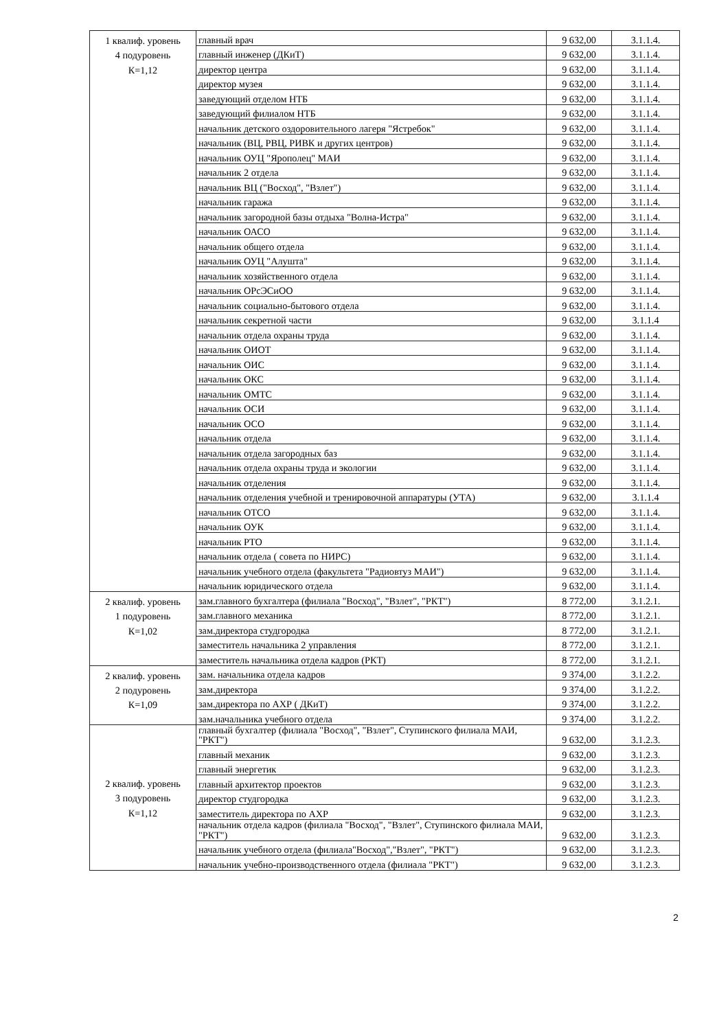| 1 квалиф. уровень 4 подуровень К=1,12 | главный врач | 9 632,00 | 3.1.1.4. |
| | главный инженер (ДКиТ) | 9 632,00 | 3.1.1.4. |
| | директор центра | 9 632,00 | 3.1.1.4. |
| | директор музея | 9 632,00 | 3.1.1.4. |
| | заведующий отделом НТБ | 9 632,00 | 3.1.1.4. |
| | заведующий филиалом НТБ | 9 632,00 | 3.1.1.4. |
| | начальник детского оздоровительного лагеря "Ястребок" | 9 632,00 | 3.1.1.4. |
| | начальник (ВЦ, РВЦ, РИВК и других центров) | 9 632,00 | 3.1.1.4. |
| | начальник ОУЦ "Ярополец" МАИ | 9 632,00 | 3.1.1.4. |
| | начальник 2 отдела | 9 632,00 | 3.1.1.4. |
| | начальник ВЦ ("Восход", "Взлет") | 9 632,00 | 3.1.1.4. |
| | начальник гаража | 9 632,00 | 3.1.1.4. |
| | начальник загородной базы отдыха "Волна-Истра" | 9 632,00 | 3.1.1.4. |
| | начальник ОАСО | 9 632,00 | 3.1.1.4. |
| | начальник общего отдела | 9 632,00 | 3.1.1.4. |
| | начальник ОУЦ "Алушта" | 9 632,00 | 3.1.1.4. |
| | начальник хозяйственного отдела | 9 632,00 | 3.1.1.4. |
| | начальник ОРсЭСиОО | 9 632,00 | 3.1.1.4. |
| | начальник социально-бытового отдела | 9 632,00 | 3.1.1.4. |
| | начальник секретной части | 9 632,00 | 3.1.1.4 |
| | начальник отдела охраны труда | 9 632,00 | 3.1.1.4. |
| | начальник ОИОТ | 9 632,00 | 3.1.1.4. |
| | начальник ОИС | 9 632,00 | 3.1.1.4. |
| | начальник ОКС | 9 632,00 | 3.1.1.4. |
| | начальник ОМТС | 9 632,00 | 3.1.1.4. |
| | начальник ОСИ | 9 632,00 | 3.1.1.4. |
| | начальник ОСО | 9 632,00 | 3.1.1.4. |
| | начальник отдела | 9 632,00 | 3.1.1.4. |
| | начальник отдела загородных баз | 9 632,00 | 3.1.1.4. |
| | начальник отдела охраны труда и экологии | 9 632,00 | 3.1.1.4. |
| | начальник отделения | 9 632,00 | 3.1.1.4. |
| | начальник отделения учебной и тренировочной аппаратуры (УТА) | 9 632,00 | 3.1.1.4 |
| | начальник ОТСО | 9 632,00 | 3.1.1.4. |
| | начальник ОУК | 9 632,00 | 3.1.1.4. |
| | начальник РТО | 9 632,00 | 3.1.1.4. |
| | начальник отдела ( совета по НИРС) | 9 632,00 | 3.1.1.4. |
| | начальник учебного отдела (факультета "Радиовтуз МАИ") | 9 632,00 | 3.1.1.4. |
| | начальник юридического отдела | 9 632,00 | 3.1.1.4. |
| 2 квалиф. уровень 1 подуровень К=1,02 | зам.главного бухгалтера (филиала "Восход", "Взлет", "РКТ") | 8 772,00 | 3.1.2.1. |
| | зам.главного механика | 8 772,00 | 3.1.2.1. |
| | зам.директора студгородка | 8 772,00 | 3.1.2.1. |
| | заместитель начальника 2 управления | 8 772,00 | 3.1.2.1. |
| | заместитель начальника отдела кадров (РКТ) | 8 772,00 | 3.1.2.1. |
| 2 квалиф. уровень 2 подуровень К=1,09 | зам. начальника отдела кадров | 9 374,00 | 3.1.2.2. |
| | зам.директора | 9 374,00 | 3.1.2.2. |
| | зам.директора по АХР ( ДКиТ) | 9 374,00 | 3.1.2.2. |
| | зам.начальника учебного отдела | 9 374,00 | 3.1.2.2. |
| 2 квалиф. уровень 3 подуровень К=1,12 | главный бухгалтер (филиала "Восход", "Взлет", Ступинского филиала МАИ, "РКТ") | 9 632,00 | 3.1.2.3. |
| | главный механик | 9 632,00 | 3.1.2.3. |
| | главный энергетик | 9 632,00 | 3.1.2.3. |
| | главный архитектор проектов | 9 632,00 | 3.1.2.3. |
| | директор студгородка | 9 632,00 | 3.1.2.3. |
| | заместитель директора по АХР | 9 632,00 | 3.1.2.3. |
| | начальник отдела кадров (филиала "Восход", "Взлет", Ступинского филиала МАИ, "РКТ") | 9 632,00 | 3.1.2.3. |
| | начальник учебного отдела (филиала"Восход","Взлет", "РКТ") | 9 632,00 | 3.1.2.3. |
| | начальник учебно-производственного отдела (филиала "РКТ") | 9 632,00 | 3.1.2.3. |
2